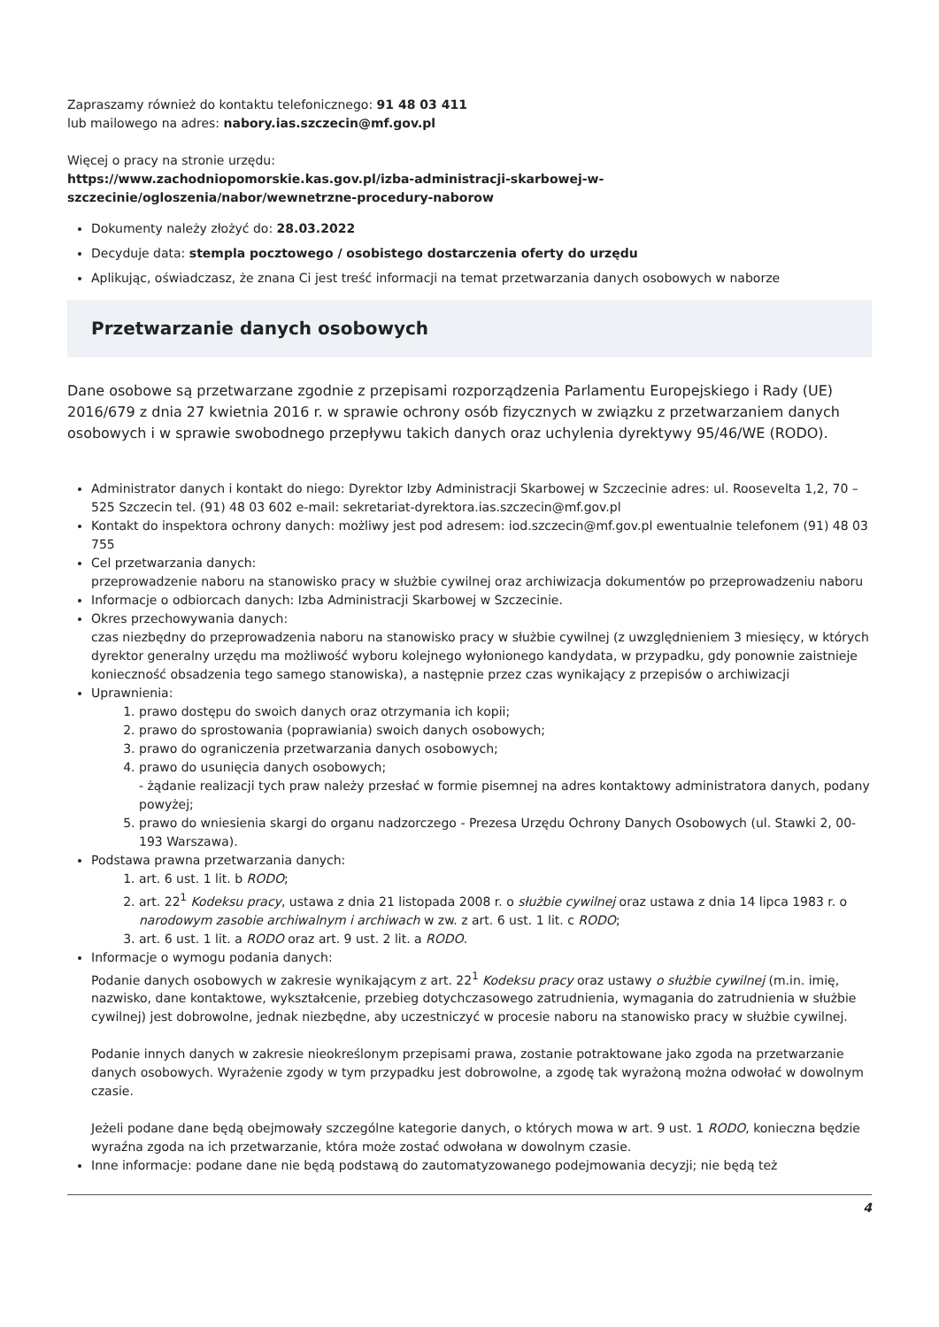Zapraszamy również do kontaktu telefonicznego: 91 48 03 411
lub mailowego na adres: nabory.ias.szczecin@mf.gov.pl
Więcej o pracy na stronie urzędu:
https://www.zachodniopomorskie.kas.gov.pl/izba-administracji-skarbowej-w-szczecinie/ogloszenia/nabor/wewnetrzne-procedury-naborow
Dokumenty należy złożyć do: 28.03.2022
Decyduje data: stempla pocztowego / osobistego dostarczenia oferty do urzędu
Aplikując, oświadczasz, że znana Ci jest treść informacji na temat przetwarzania danych osobowych w naborze
Przetwarzanie danych osobowych
Dane osobowe są przetwarzane zgodnie z przepisami rozporządzenia Parlamentu Europejskiego i Rady (UE) 2016/679 z dnia 27 kwietnia 2016 r. w sprawie ochrony osób fizycznych w związku z przetwarzaniem danych osobowych i w sprawie swobodnego przepływu takich danych oraz uchylenia dyrektywy 95/46/WE (RODO).
Administrator danych i kontakt do niego: Dyrektor Izby Administracji Skarbowej w Szczecinie adres: ul. Roosevelta 1,2, 70 – 525 Szczecin tel. (91) 48 03 602 e-mail: sekretariat-dyrektora.ias.szczecin@mf.gov.pl
Kontakt do inspektora ochrony danych: możliwy jest pod adresem: iod.szczecin@mf.gov.pl ewentualnie telefonem (91) 48 03 755
Cel przetwarzania danych:
przeprowadzenie naboru na stanowisko pracy w służbie cywilnej oraz archiwizacja dokumentów po przeprowadzeniu naboru
Informacje o odbiorcach danych: Izba Administracji Skarbowej w Szczecinie.
Okres przechowywania danych:
czas niezbędny do przeprowadzenia naboru na stanowisko pracy w służbie cywilnej (z uwzględnieniem 3 miesięcy, w których dyrektor generalny urzędu ma możliwość wyboru kolejnego wyłonionego kandydata, w przypadku, gdy ponownie zaistnieje konieczność obsadzenia tego samego stanowiska), a następnie przez czas wynikający z przepisów o archiwizacji
Uprawnienia:
1. prawo dostępu do swoich danych oraz otrzymania ich kopii;
2. prawo do sprostowania (poprawiania) swoich danych osobowych;
3. prawo do ograniczenia przetwarzania danych osobowych;
4. prawo do usunięcia danych osobowych;
- żądanie realizacji tych praw należy przesłać w formie pisemnej na adres kontaktowy administratora danych, podany powyżej;
5. prawo do wniesienia skargi do organu nadzorczego - Prezesa Urzędu Ochrony Danych Osobowych (ul. Stawki 2, 00-193 Warszawa).
Podstawa prawna przetwarzania danych:
1. art. 6 ust. 1 lit. b RODO;
2. art. 22<sup>1</sup> Kodeksu pracy, ustawa z dnia 21 listopada 2008 r. o służbie cywilnej oraz ustawa z dnia 14 lipca 1983 r. o narodowym zasobie archiwalnym i archiwach w zw. z art. 6 ust. 1 lit. c RODO;
3. art. 6 ust. 1 lit. a RODO oraz art. 9 ust. 2 lit. a RODO.
Informacje o wymogu podania danych:
Podanie danych osobowych w zakresie wynikającym z art. 22<sup>1</sup> Kodeksu pracy oraz ustawy o służbie cywilnej (m.in. imię, nazwisko, dane kontaktowe, wykształcenie, przebieg dotychczasowego zatrudnienia, wymagania do zatrudnienia w służbie cywilnej) jest dobrowolne, jednak niezbędne, aby uczestniczyć w procesie naboru na stanowisko pracy w służbie cywilnej.
Podanie innych danych w zakresie nieokreślonym przepisami prawa, zostanie potraktowane jako zgoda na przetwarzanie danych osobowych. Wyrażenie zgody w tym przypadku jest dobrowolne, a zgodę tak wyrażoną można odwołać w dowolnym czasie.
Jeżeli podane dane będą obejmowały szczególne kategorie danych, o których mowa w art. 9 ust. 1 RODO, konieczna będzie wyraźna zgoda na ich przetwarzanie, która może zostać odwołana w dowolnym czasie.
Inne informacje: podane dane nie będą podstawą do zautomatyzowanego podejmowania decyzji; nie będą też
4